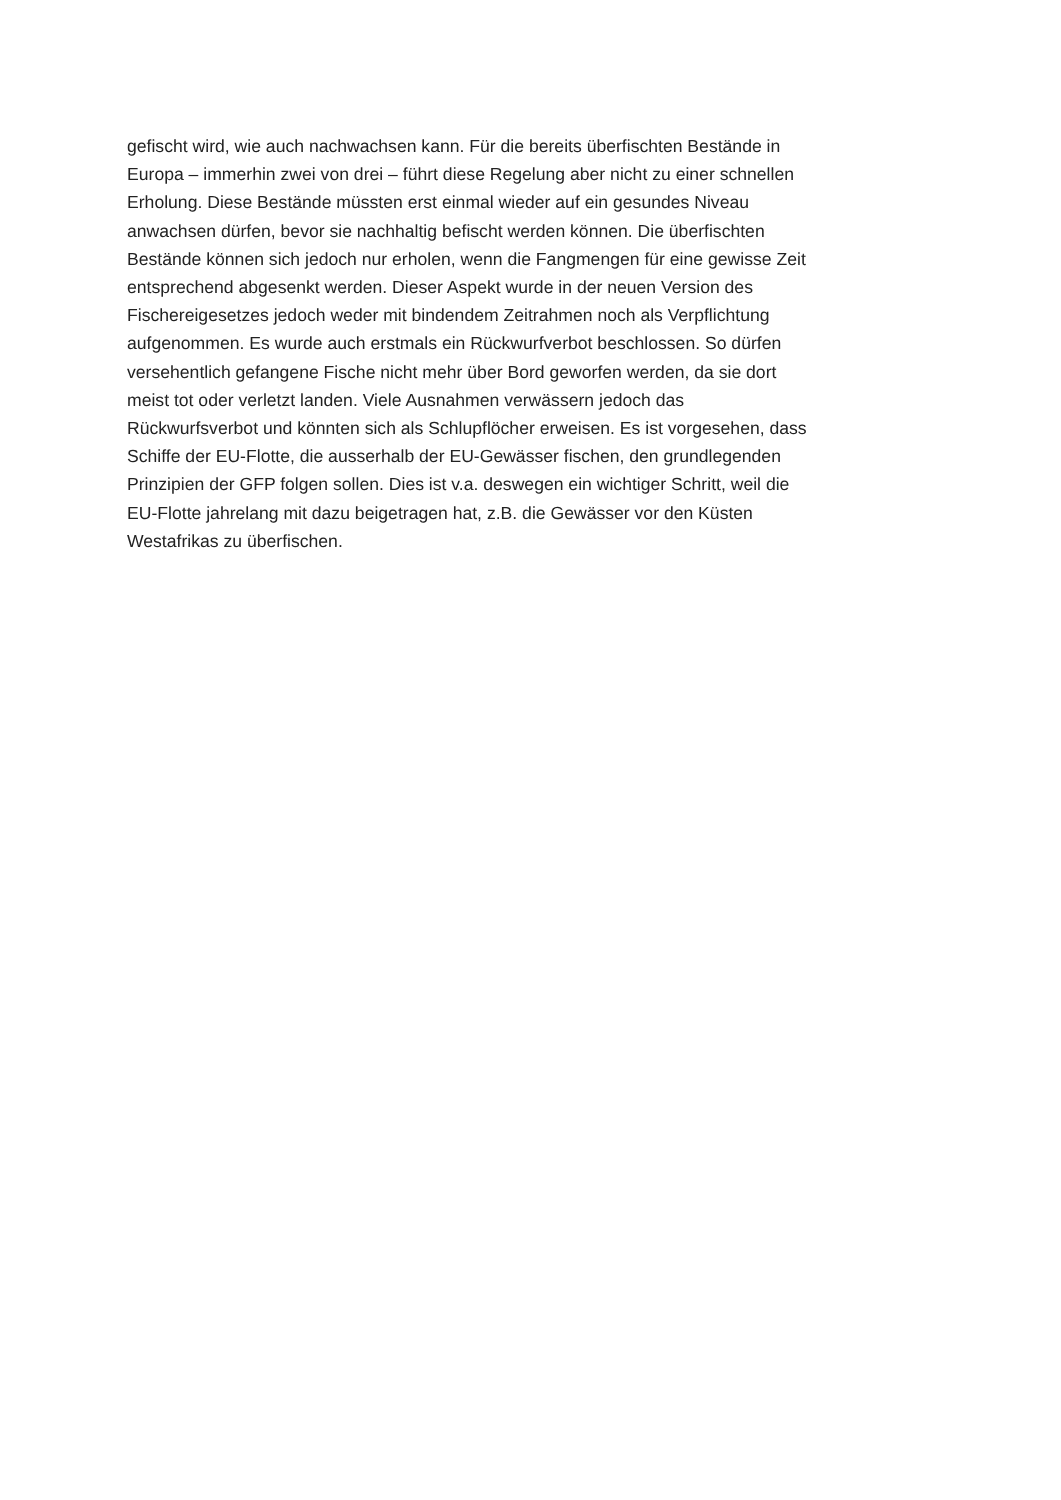gefischt wird, wie auch nachwachsen kann. Für die bereits überfischten Bestände in
Europa – immerhin zwei von drei – führt diese Regelung aber nicht zu einer schnellen
Erholung. Diese Bestände müssten erst einmal wieder auf ein gesundes Niveau
anwachsen dürfen, bevor sie nachhaltig befischt werden können. Die überfischten
Bestände können sich jedoch nur erholen, wenn die Fangmengen für eine gewisse Zeit
entsprechend abgesenkt werden. Dieser Aspekt wurde in der neuen Version des
Fischereigesetzes jedoch weder mit bindendem Zeitrahmen noch als Verpflichtung
aufgenommen. Es wurde auch erstmals ein Rückwurfverbot beschlossen. So dürfen
versehentlich gefangene Fische nicht mehr über Bord geworfen werden, da sie dort
meist tot oder verletzt landen. Viele Ausnahmen verwässern jedoch das
Rückwurfsverbot und könnten sich als Schlupflöcher erweisen. Es ist vorgesehen, dass
Schiffe der EU-Flotte, die ausserhalb der EU-Gewässer fischen, den grundlegenden
Prinzipien der GFP folgen sollen. Dies ist v.a. deswegen ein wichtiger Schritt, weil die
EU-Flotte jahrelang mit dazu beigetragen hat, z.B. die Gewässer vor den Küsten
Westafrikas zu überfischen.